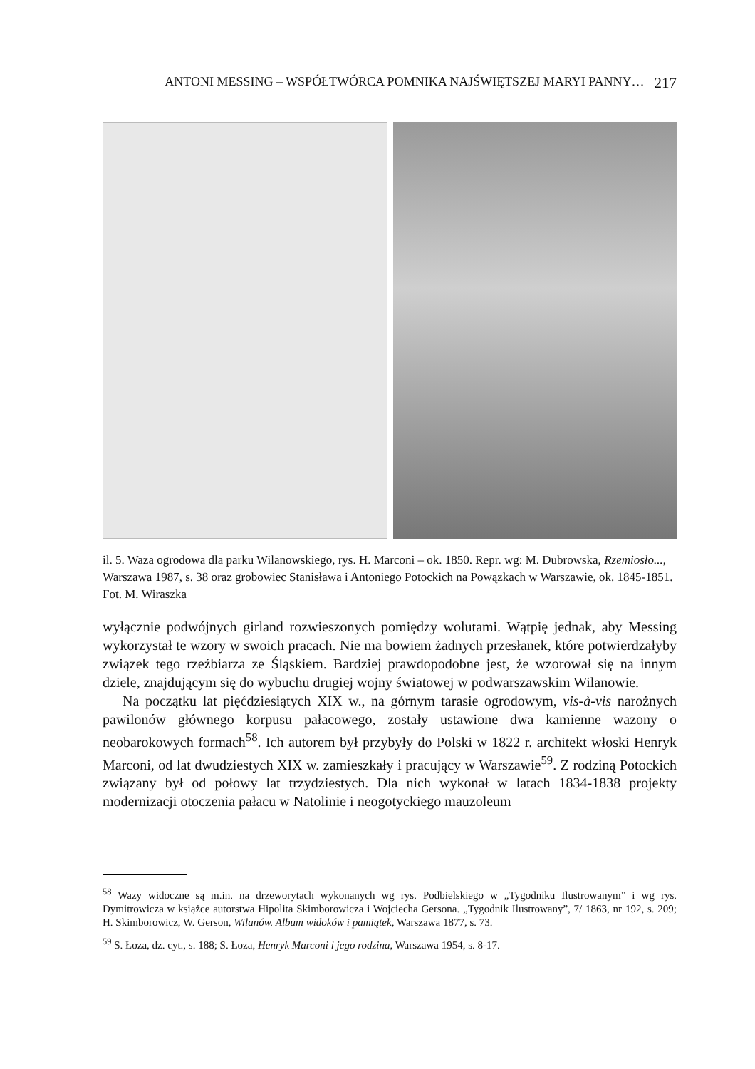ANTONI MESSING – WSPÓŁTWÓRCA POMNIKA NAJŚWIĘTSZEJ MARYI PANNY… 217
il. 5. Waza ogrodowa dla parku Wilanowskiego, rys. H. Marconi – ok. 1850. Repr. wg: M. Dubrowska, Rzemiosło..., Warszawa 1987, s. 38 oraz grobowiec Stanisława i Antoniego Potockich na Powązkach w Warszawie, ok. 1845-1851. Fot. M. Wiraszka
wyłącznie podwójnych girland rozwieszonych pomiędzy wolutami. Wątpię jednak, aby Messing wykorzystał te wzory w swoich pracach. Nie ma bowiem żadnych przesłanek, które potwierdzałyby związek tego rzeźbiarza ze Śląskiem. Bardziej prawdopodobne jest, że wzorował się na innym dziele, znajdującym się do wybuchu drugiej wojny światowej w podwarszawskim Wilanowie.
Na początku lat pięćdziesiątych XIX w., na górnym tarasie ogrodowym, vis-à-vis narożnych pawilonów głównego korpusu pałacowego, zostały ustawione dwa kamienne wazony o neobarokowych formach<sup>58</sup>. Ich autorem był przybyły do Polski w 1822 r. architekt włoski Henryk Marconi, od lat dwudziestych XIX w. zamieszkały i pracujący w Warszawie<sup>59</sup>. Z rodziną Potockich związany był od połowy lat trzydziestych. Dla nich wykonał w latach 1834-1838 projekty modernizacji otoczenia pałacu w Natolinie i neogotyckiego mauzoleum
<sup>58</sup> Wazy widoczne są m.in. na drzeworytach wykonanych wg rys. Podbielskiego w „Tygodniku Ilustrowanym” i wg rys. Dymitrowicza w książce autorstwa Hipolita Skimborowicza i Wojciecha Gersona. „Tygodnik Ilustrowany”, 7/ 1863, nr 192, s. 209; H. Skimborowicz, W. Gerson, Wilanów. Album widoków i pamiątek, Warszawa 1877, s. 73.
<sup>59</sup> S. Łoza, dz. cyt., s. 188; S. Łoza, Henryk Marconi i jego rodzina, Warszawa 1954, s. 8-17.